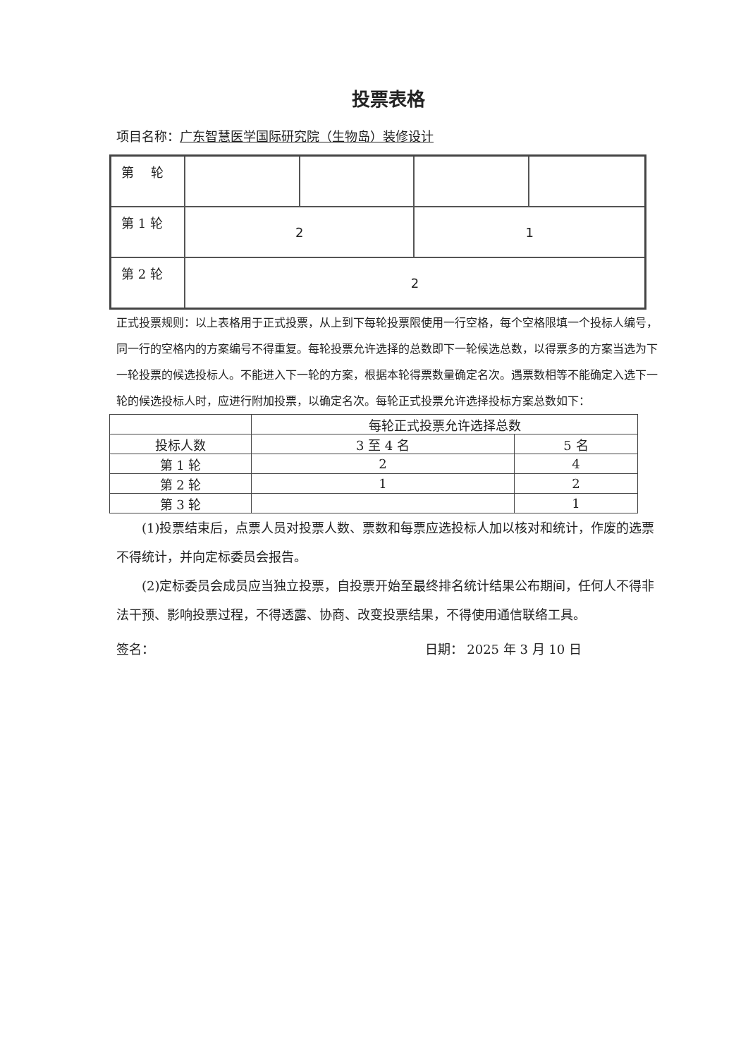投票表格
项目名称：广东智慧医学国际研究院（生物岛）装修设计
| 第 轮 | | | | |
| 第 1 轮 | 2 | | 1 | |
| 第 2 轮 | 2 | | | |
正式投票规则：以上表格用于正式投票，从上到下每轮投票限使用一行空格，每个空格限填一个投标人编号，同一行的空格内的方案编号不得重复。每轮投票允许选择的总数即下一轮候选总数，以得票多的方案当选为下一轮投票的候选投标人。不能进入下一轮的方案，根据本轮得票数量确定名次。遇票数相等不能确定入选下一轮的候选投标人时，应进行附加投票，以确定名次。每轮正式投票允许选择投标方案总数如下：
| | 每轮正式投票允许选择总数 | |
| 投标人数 | 3 至 4 名 | 5 名 |
| 第 1 轮 | 2 | 4 |
| 第 2 轮 | 1 | 2 |
| 第 3 轮 | | 1 |
(1)投票结束后，点票人员对投票人数、票数和每票应选投标人加以核对和统计，作废的选票不得统计，并向定标委员会报告。
(2)定标委员会成员应当独立投票，自投票开始至最终排名统计结果公布期间，任何人不得非法干预、影响投票过程，不得透露、协商、改变投票结果，不得使用通信联络工具。
签名： 日期： 2025 年 3 月 10 日